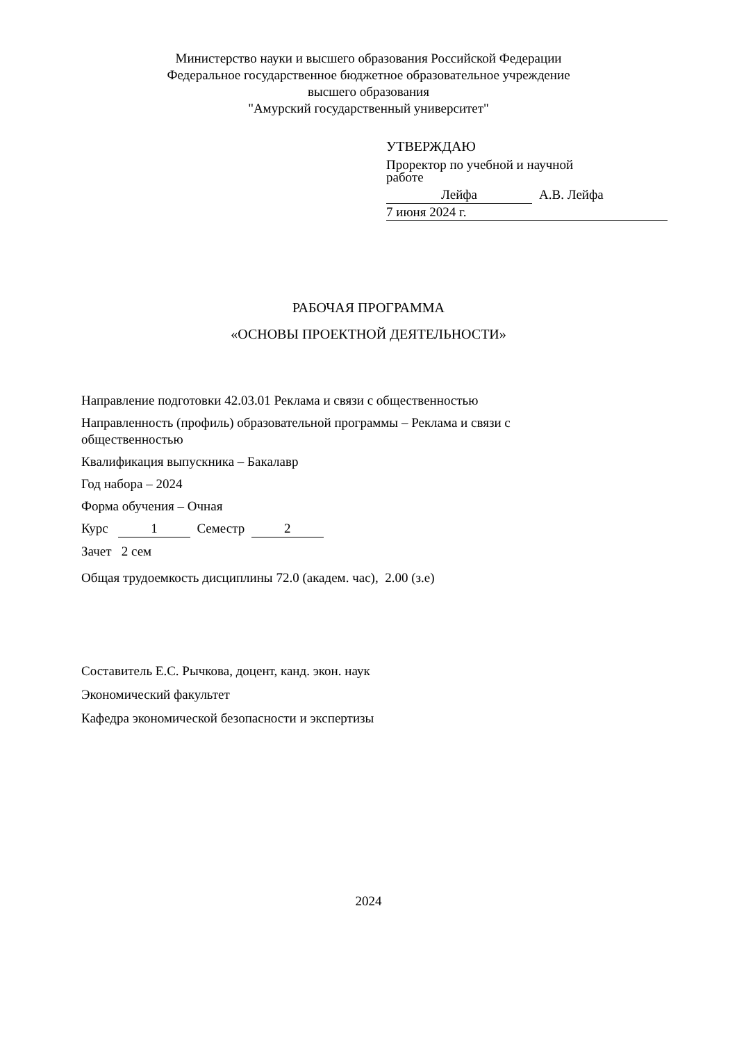Министерство науки и высшего образования Российской Федерации
Федеральное государственное бюджетное образовательное учреждение
высшего образования
"Амурский государственный университет"
УТВЕРЖДАЮ
Проректор по учебной и научной
работе
Лейфа А.В. Лейфа
7 июня 2024 г.
РАБОЧАЯ ПРОГРАММА
«ОСНОВЫ ПРОЕКТНОЙ ДЕЯТЕЛЬНОСТИ»
Направление подготовки 42.03.01 Реклама и связи с общественностью
Направленность (профиль) образовательной программы – Реклама и связи с
общественностью
Квалификация выпускника – Бакалавр
Год набора – 2024
Форма обучения – Очная
Курс 1 Семестр 2
Зачет 2 сем
Общая трудоемкость дисциплины 72.0 (академ. час), 2.00 (з.е)
Составитель Е.С. Рычкова, доцент, канд. экон. наук
Экономический факультет
Кафедра экономической безопасности и экспертизы
2024